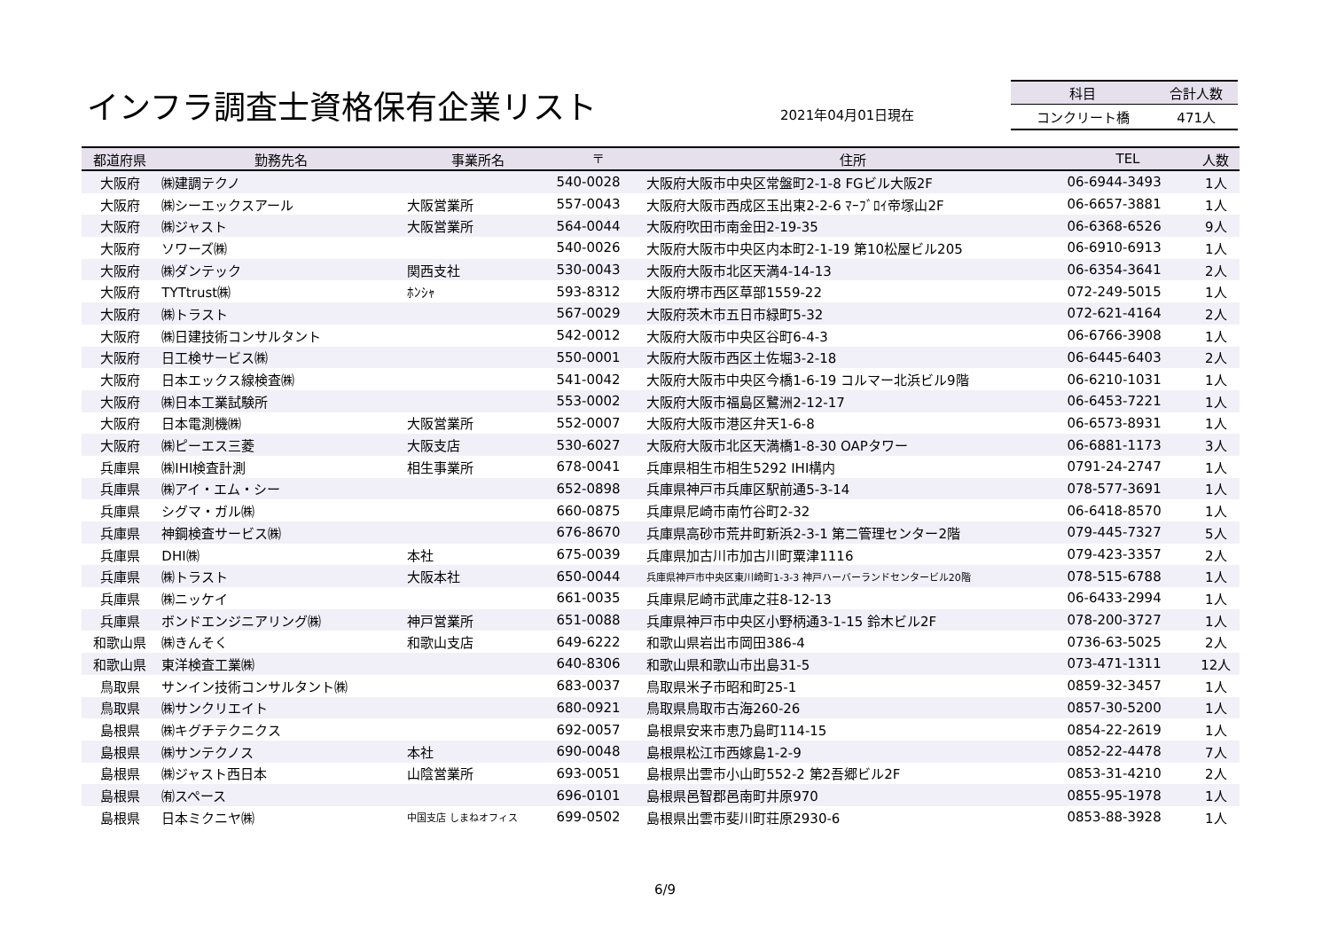インフラ調査士資格保有企業リスト 2021年04月01日現在
| 科目 | 合計人数 |
| --- | --- |
| コンクリート橋 | 471人 |
| 都道府県 | 勤務先名 | 事業所名 | 〒 | 住所 | TEL | 人数 |
| --- | --- | --- | --- | --- | --- | --- |
| 大阪府 | ㈱建調テクノ | | 540-0028 | 大阪府大阪市中央区常盤町2-1-8 FGビル大阪2F | 06-6944-3493 | 1人 |
| 大阪府 | ㈱シーエックスアール | 大阪営業所 | 557-0043 | 大阪府大阪市西成区玉出東2-2-6 ﾏｰﾌﾞﾛｲ帝塚山2F | 06-6657-3881 | 1人 |
| 大阪府 | ㈱ジャスト | 大阪営業所 | 564-0044 | 大阪府吹田市南金田2-19-35 | 06-6368-6526 | 9人 |
| 大阪府 | ソワーズ㈱ | | 540-0026 | 大阪府大阪市中央区内本町2-1-19 第10松屋ビル205 | 06-6910-6913 | 1人 |
| 大阪府 | ㈱ダンテック | 関西支社 | 530-0043 | 大阪府大阪市北区天満4-14-13 | 06-6354-3641 | 2人 |
| 大阪府 | TYTtrust㈱ | ﾎﾝｼｬ | 593-8312 | 大阪府堺市西区草部1559-22 | 072-249-5015 | 1人 |
| 大阪府 | ㈱トラスト | | 567-0029 | 大阪府茨木市五日市緑町5-32 | 072-621-4164 | 2人 |
| 大阪府 | ㈱日建技術コンサルタント | | 542-0012 | 大阪府大阪市中央区谷町6-4-3 | 06-6766-3908 | 1人 |
| 大阪府 | 日工検サービス㈱ | | 550-0001 | 大阪府大阪市西区土佐堀3-2-18 | 06-6445-6403 | 2人 |
| 大阪府 | 日本エックス線検査㈱ | | 541-0042 | 大阪府大阪市中央区今橋1-6-19 コルマー北浜ビル9階 | 06-6210-1031 | 1人 |
| 大阪府 | ㈱日本工業試験所 | | 553-0002 | 大阪府大阪市福島区鷺洲2-12-17 | 06-6453-7221 | 1人 |
| 大阪府 | 日本電測機㈱ | 大阪営業所 | 552-0007 | 大阪府大阪市港区弁天1-6-8 | 06-6573-8931 | 1人 |
| 大阪府 | ㈱ピーエス三菱 | 大阪支店 | 530-6027 | 大阪府大阪市北区天満橋1-8-30 OAPタワー | 06-6881-1173 | 3人 |
| 兵庫県 | ㈱IHI検査計測 | 相生事業所 | 678-0041 | 兵庫県相生市相生5292 IHI構内 | 0791-24-2747 | 1人 |
| 兵庫県 | ㈱アイ・エム・シー | | 652-0898 | 兵庫県神戸市兵庫区駅前通5-3-14 | 078-577-3691 | 1人 |
| 兵庫県 | シグマ・ガル㈱ | | 660-0875 | 兵庫県尼崎市南竹谷町2-32 | 06-6418-8570 | 1人 |
| 兵庫県 | 神鋼検査サービス㈱ | | 676-8670 | 兵庫県高砂市荒井町新浜2-3-1 第二管理センター2階 | 079-445-7327 | 5人 |
| 兵庫県 | DHI㈱ | 本社 | 675-0039 | 兵庫県加古川市加古川町粟津1116 | 079-423-3357 | 2人 |
| 兵庫県 | ㈱トラスト | 大阪本社 | 650-0044 | 兵庫県神戸市中央区東川崎町1-3-3 神戸ハーバーランドセンタービル20階 | 078-515-6788 | 1人 |
| 兵庫県 | ㈱ニッケイ | | 661-0035 | 兵庫県尼崎市武庫之荘8-12-13 | 06-6433-2994 | 1人 |
| 兵庫県 | ボンドエンジニアリング㈱ | 神戸営業所 | 651-0088 | 兵庫県神戸市中央区小野柄通3-1-15 鈴木ビル2F | 078-200-3727 | 1人 |
| 和歌山県 | ㈱きんそく | 和歌山支店 | 649-6222 | 和歌山県岩出市岡田386-4 | 0736-63-5025 | 2人 |
| 和歌山県 | 東洋検査工業㈱ | | 640-8306 | 和歌山県和歌山市出島31-5 | 073-471-1311 | 12人 |
| 鳥取県 | サンイン技術コンサルタント㈱ | | 683-0037 | 鳥取県米子市昭和町25-1 | 0859-32-3457 | 1人 |
| 鳥取県 | ㈱サンクリエイト | | 680-0921 | 鳥取県鳥取市古海260-26 | 0857-30-5200 | 1人 |
| 島根県 | ㈱キグチテクニクス | | 692-0057 | 島根県安来市恵乃島町114-15 | 0854-22-2619 | 1人 |
| 島根県 | ㈱サンテクノス | 本社 | 690-0048 | 島根県松江市西嫁島1-2-9 | 0852-22-4478 | 7人 |
| 島根県 | ㈱ジャスト西日本 | 山陰営業所 | 693-0051 | 島根県出雲市小山町552-2 第2吾郷ビル2F | 0853-31-4210 | 2人 |
| 島根県 | ㈲スペース | | 696-0101 | 島根県邑智郡邑南町井原970 | 0855-95-1978 | 1人 |
| 島根県 | 日本ミクニヤ㈱ | 中国支店 しまねオフィス | 699-0502 | 島根県出雲市斐川町荘原2930-6 | 0853-88-3928 | 1人 |
6/9